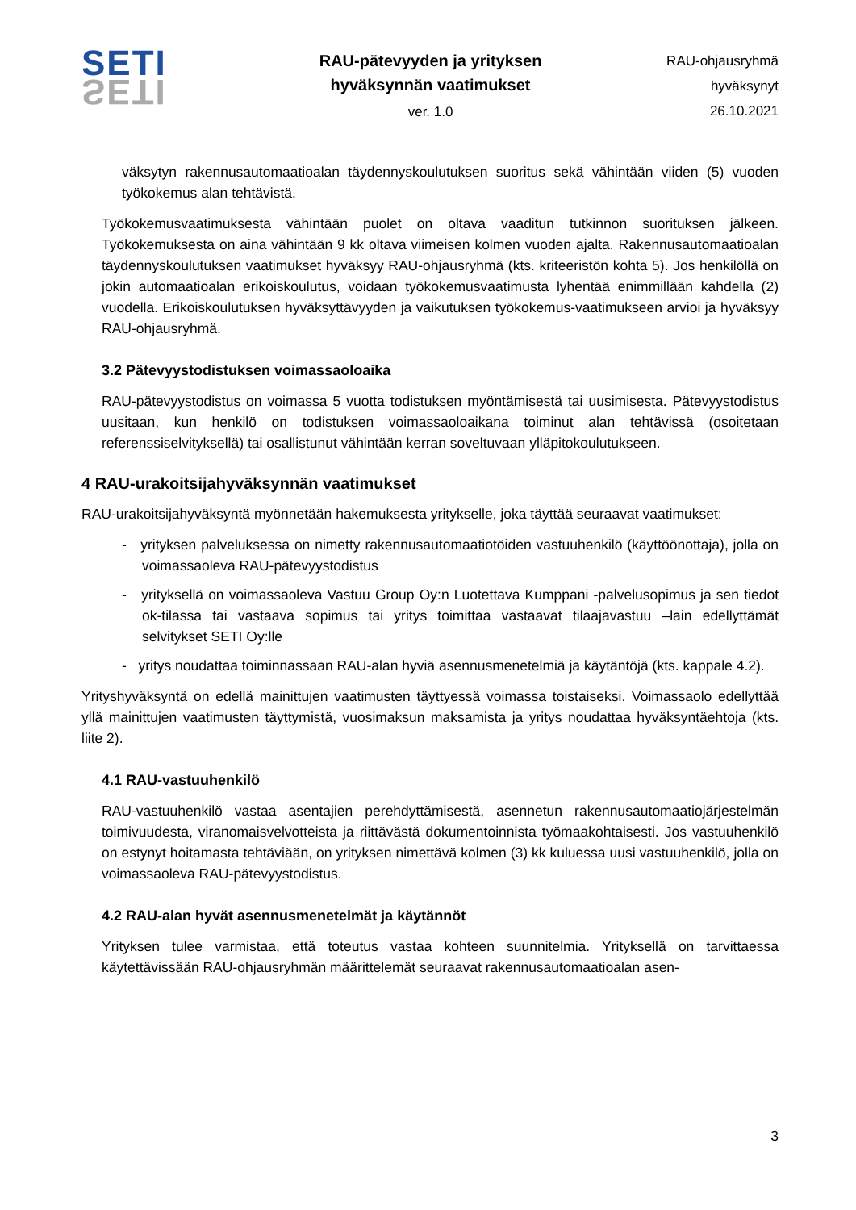SETI
SETI
RAU-pätevyyden ja yrityksen
hyväksynnän vaatimukset
ver. 1.0
RAU-ohjausryhmä
hyväksynyt
26.10.2021
väksytyn rakennusautomaatioalan täydennyskoulutuksen suoritus sekä vähintään viiden (5) vuoden työkokemus alan tehtävistä.
Työkokemusvaatimuksesta vähintään puolet on oltava vaaditun tutkinnon suorituksen jälkeen. Työkokemuksesta on aina vähintään 9 kk oltava viimeisen kolmen vuoden ajalta. Rakennusautomaatioalan täydennyskoulutuksen vaatimukset hyväksyy RAU-ohjausryhmä (kts. kriteeristön kohta 5). Jos henkilöllä on jokin automaatioalan erikoiskoulutus, voidaan työkokemusvaatimusta lyhentää enimmillään kahdella (2) vuodella. Erikoiskoulutuksen hyväksyttävyyden ja vaikutuksen työkokemus-vaatimukseen arvioi ja hyväksyy RAU-ohjausryhmä.
3.2 Pätevyystodistuksen voimassaoloaika
RAU-pätevyystodistus on voimassa 5 vuotta todistuksen myöntämisestä tai uusimisesta. Pätevyystodistus uusitaan, kun henkilö on todistuksen voimassaoloaikana toiminut alan tehtävissä (osoitetaan referenssiselvityksellä) tai osallistunut vähintään kerran soveltuvaan ylläpitokoulutukseen.
4 RAU-urakoitsijahyväksynnän vaatimukset
RAU-urakoitsijahyväksyntä myönnetään hakemuksesta yritykselle, joka täyttää seuraavat vaatimukset:
- yrityksen palveluksessa on nimetty rakennusautomaatiotöiden vastuuhenkilö (käyttöönottaja), jolla on voimassaoleva RAU-pätevyystodistus
- yrityksellä on voimassaoleva Vastuu Group Oy:n Luotettava Kumppani -palvelusopimus ja sen tiedot ok-tilassa tai vastaava sopimus tai yritys toimittaa vastaavat tilaajavastuu –lain edellyttämät selvitykset SETI Oy:lle
- yritys noudattaa toiminnassaan RAU-alan hyviä asennusmenetelmiä ja käytäntöjä (kts. kappale 4.2).
Yrityshyväksyntä on edellä mainittujen vaatimusten täyttyessä voimassa toistaiseksi. Voimassaolo edellyttää yllä mainittujen vaatimusten täyttymistä, vuosimaksun maksamista ja yritys noudattaa hyväksyntäehtoja (kts. liite 2).
4.1 RAU-vastuuhenkilö
RAU-vastuuhenkilö vastaa asentajien perehdyttämisestä, asennetun rakennusautomaatiojärjestelmän toimivuudesta, viranomaisvelvotteista ja riittävästä dokumentoinnista työmaakohtaisesti. Jos vastuuhenkilö on estynyt hoitamasta tehtäviään, on yrityksen nimettävä kolmen (3) kk kuluessa uusi vastuuhenkilö, jolla on voimassaoleva RAU-pätevyystodistus.
4.2 RAU-alan hyvät asennusmenetelmät ja käytännöt
Yrityksen tulee varmistaa, että toteutus vastaa kohteen suunnitelmia. Yrityksellä on tarvittaessa käytettävissään RAU-ohjausryhmän määrittelemät seuraavat rakennusautomaatioalan asen-
3